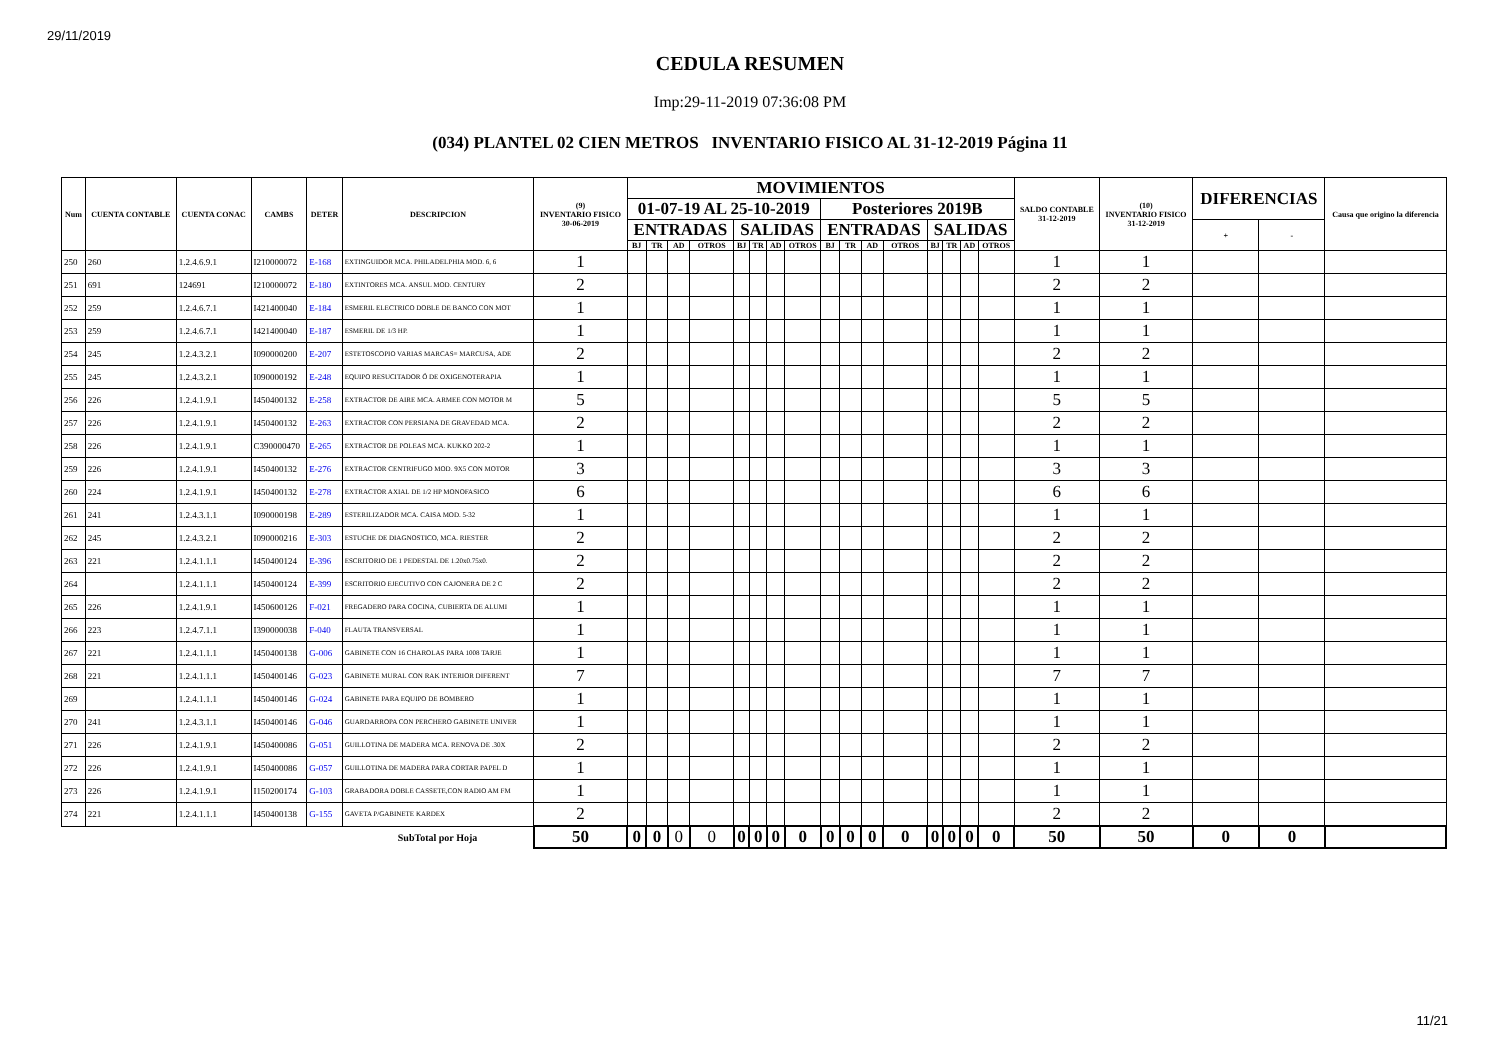29/11/2019
CEDULA RESUMEN
Imp:29-11-2019 07:36:08 PM
(034) PLANTEL 02 CIEN METROS INVENTARIO FISICO AL 31-12-2019 Página 11
| Num | CUENTA CONTABLE | CUENTA CONAC | CAMBS | DETER | DESCRIPCION | (9) INVENTARIO FISICO 30-06-2019 | MOVIMIENTOS | | | | | | | | | | | | | | | | SALDO CONTABLE 31-12-2019 | (10) INVENTARIO FISICO 31-12-2019 | DIFERENCIAS | | Causa que origino la diferencia |
| --- | --- | --- | --- | --- | --- | --- | --- | --- | --- | --- | --- | --- | --- | --- | --- | --- | --- | --- | --- | --- | --- | --- | --- | --- | --- | --- | --- |
| | | | | | | | 01-07-19 AL 25-10-2019 | | | | | | | | Posteriores 2019B | | | | | | | | | | | | |
| | | | | | | | ENTRADAS | | | | SALIDAS | | | | ENTRADAS | | | | SALIDAS | | | | | | + | - | |
| | | | | | | | BJ | TR | AD | OTROS | BJ | TR | AD | OTROS | BJ | TR | AD | OTROS | BJ | TR | AD | OTROS | | | | | |
| 250 | 260 | 1.2.4.6.9.1 | I210000072 | E-168 | EXTINGUIDOR MCA. PHILADELPHIA MOD. 6, 6 | 1 | | | | | | | | | | | | | | | | | 1 | 1 | | | |
| 251 | 691 | 124691 | I210000072 | E-180 | EXTINTORES MCA. ANSUL MOD. CENTURY | 2 | | | | | | | | | | | | | | | | | 2 | 2 | | | |
| 252 | 259 | 1.2.4.6.7.1 | I421400040 | E-184 | ESMERIL ELECTRICO DOBLE DE BANCO CON MOT | 1 | | | | | | | | | | | | | | | | | 1 | 1 | | | |
| 253 | 259 | 1.2.4.6.7.1 | I421400040 | E-187 | ESMERIL DE 1/3 HP. | 1 | | | | | | | | | | | | | | | | | 1 | 1 | | | |
| 254 | 245 | 1.2.4.3.2.1 | I090000200 | E-207 | ESTETOSCOPIO VARIAS MARCAS= MARCUSA, ADE | 2 | | | | | | | | | | | | | | | | | 2 | 2 | | | |
| 255 | 245 | 1.2.4.3.2.1 | I090000192 | E-248 | EQUIPO RESUCITADOR Ó DE OXIGENOTERAPIA | 1 | | | | | | | | | | | | | | | | | 1 | 1 | | | |
| 256 | 226 | 1.2.4.1.9.1 | I450400132 | E-258 | EXTRACTOR DE AIRE MCA. ARMEE CON MOTOR M | 5 | | | | | | | | | | | | | | | | | 5 | 5 | | | |
| 257 | 226 | 1.2.4.1.9.1 | I450400132 | E-263 | EXTRACTOR CON PERSIANA DE GRAVEDAD MCA. | 2 | | | | | | | | | | | | | | | | | 2 | 2 | | | |
| 258 | 226 | 1.2.4.1.9.1 | C390000470 | E-265 | EXTRACTOR DE POLEAS MCA. KUKKO 202-2 | 1 | | | | | | | | | | | | | | | | | 1 | 1 | | | |
| 259 | 226 | 1.2.4.1.9.1 | I450400132 | E-276 | EXTRACTOR CENTRIFUGO MOD. 9X5 CON MOTOR | 3 | | | | | | | | | | | | | | | | | 3 | 3 | | | |
| 260 | 224 | 1.2.4.1.9.1 | I450400132 | E-278 | EXTRACTOR AXIAL DE 1/2 HP MONOFASICO | 6 | | | | | | | | | | | | | | | | | 6 | 6 | | | |
| 261 | 241 | 1.2.4.3.1.1 | I090000198 | E-289 | ESTERILIZADOR MCA. CAISA MOD. 5-32 | 1 | | | | | | | | | | | | | | | | | 1 | 1 | | | |
| 262 | 245 | 1.2.4.3.2.1 | I090000216 | E-303 | ESTUCHE DE DIAGNOSTICO, MCA. RIESTER | 2 | | | | | | | | | | | | | | | | | 2 | 2 | | | |
| 263 | 221 | 1.2.4.1.1.1 | I450400124 | E-396 | ESCRITORIO DE 1 PEDESTAL DE 1.20x0.75x0. | 2 | | | | | | | | | | | | | | | | | 2 | 2 | | | |
| 264 | | 1.2.4.1.1.1 | I450400124 | E-399 | ESCRITORIO EJECUTIVO CON CAJONERA DE 2 C | 2 | | | | | | | | | | | | | | | | | 2 | 2 | | | |
| 265 | 226 | 1.2.4.1.9.1 | I450600126 | F-021 | FREGADERO PARA COCINA, CUBIERTA DE ALUMI | 1 | | | | | | | | | | | | | | | | | 1 | 1 | | | |
| 266 | 223 | 1.2.4.7.1.1 | I390000038 | F-040 | FLAUTA TRANSVERSAL | 1 | | | | | | | | | | | | | | | | | 1 | 1 | | | |
| 267 | 221 | 1.2.4.1.1.1 | I450400138 | G-006 | GABINETE CON 16 CHAROLAS PARA 1008 TARJE | 1 | | | | | | | | | | | | | | | | | 1 | 1 | | | |
| 268 | 221 | 1.2.4.1.1.1 | I450400146 | G-023 | GABINETE MURAL CON RAK INTERIOR DIFERENT | 7 | | | | | | | | | | | | | | | | | 7 | 7 | | | |
| 269 | | 1.2.4.1.1.1 | I450400146 | G-024 | GABINETE PARA EQUIPO DE BOMBERO | 1 | | | | | | | | | | | | | | | | | 1 | 1 | | | |
| 270 | 241 | 1.2.4.3.1.1 | I450400146 | G-046 | GUARDARROPA CON PERCHERO GABINETE UNIVER | 1 | | | | | | | | | | | | | | | | | 1 | 1 | | | |
| 271 | 226 | 1.2.4.1.9.1 | I450400086 | G-051 | GUILLOTINA DE MADERA MCA. RENOVA DE .30X | 2 | | | | | | | | | | | | | | | | | 2 | 2 | | | |
| 272 | 226 | 1.2.4.1.9.1 | I450400086 | G-057 | GUILLOTINA DE MADERA PARA CORTAR PAPEL D | 1 | | | | | | | | | | | | | | | | | 1 | 1 | | | |
| 273 | 226 | 1.2.4.1.9.1 | I150200174 | G-103 | GRABADORA DOBLE CASSETE,CON RADIO AM FM | 1 | | | | | | | | | | | | | | | | | 1 | 1 | | | |
| 274 | 221 | 1.2.4.1.1.1 | I450400138 | G-155 | GAVETA P/GABINETE KARDEX | 2 | | | | | | | | | | | | | | | | | 2 | 2 | | | |
| | | | | | SubTotal por Hoja | 50 | 0 | 0 | 0 | 0 | 0 | 0 | 0 | 0 | 0 | 0 | 0 | 0 | 0 | 0 | 0 | 0 | 50 | 50 | 0 | 0 | |
11/21